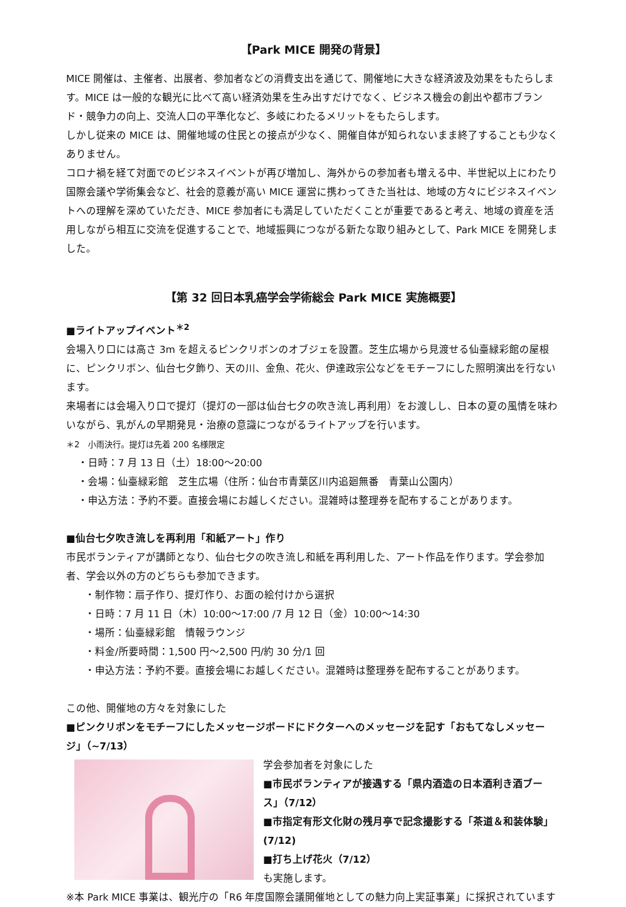【Park MICE 開発の背景】
MICE 開催は、主催者、出展者、参加者などの消費支出を通じて、開催地に大きな経済波及効果をもたらします。MICE は一般的な観光に比べて高い経済効果を生み出すだけでなく、ビジネス機会の創出や都市ブランド・競争力の向上、交流人口の平準化など、多岐にわたるメリットをもたらします。
しかし従来の MICE は、開催地域の住民との接点が少なく、開催自体が知られないまま終了することも少なくありません。
コロナ禍を経て対面でのビジネスイベントが再び増加し、海外からの参加者も増える中、半世紀以上にわたり国際会議や学術集会など、社会的意義が高い MICE 運営に携わってきた当社は、地域の方々にビジネスイベントへの理解を深めていただき、MICE 参加者にも満足していただくことが重要であると考え、地域の資産を活用しながら相互に交流を促進することで、地域振興につながる新たな取り組みとして、Park MICE を開発しました。
【第 32 回日本乳癌学会学術総会 Park MICE 実施概要】
■ライトアップイベント<sup>＊2</sup>
会場入り口には高さ 3m を超えるピンクリボンのオブジェを設置。芝生広場から見渡せる仙臺緑彩館の屋根に、ピンクリボン、仙台七夕飾り、天の川、金魚、花火、伊達政宗公などをモチーフにした照明演出を行ないます。
来場者には会場入り口で提灯（提灯の一部は仙台七夕の吹き流し再利用）をお渡しし、日本の夏の風情を味わいながら、乳がんの早期発見・治療の意識につながるライトアップを行います。
＊2　小雨決行。提灯は先着 200 名様限定
・日時：7 月 13 日（土）18:00～20:00
・会場：仙臺緑彩館　芝生広場（住所：仙台市青葉区川内追廻無番　青葉山公園内）
・申込方法：予約不要。直接会場にお越しください。混雑時は整理券を配布することがあります。
■仙台七夕吹き流しを再利用「和紙アート」作り
市民ボランティアが講師となり、仙台七夕の吹き流し和紙を再利用した、アート作品を作ります。学会参加者、学会以外の方のどちらも参加できます。
・制作物：扇子作り、提灯作り、お面の絵付けから選択
・日時：7 月 11 日（木）10:00～17:00 /7 月 12 日（金）10:00～14:30
・場所：仙臺緑彩館　情報ラウンジ
・料金/所要時間：1,500 円～2,500 円/約 30 分/1 回
・申込方法：予約不要。直接会場にお越しください。混雑時は整理券を配布することがあります。
この他、開催地の方々を対象にした
■ピンクリボンをモチーフにしたメッセージボードにドクターへのメッセージを記す「おもてなしメッセージ」（~7/13）
学会参加者を対象にした
■市民ボランティアが接遇する「県内酒造の日本酒利き酒ブース」（7/12）
■市指定有形文化財の残月亭で記念撮影する「茶道＆和装体験」(7/12)
■打ち上げ花火（7/12）
も実施します。
※本 Park MICE 事業は、観光庁の「R6 年度国際会議開催地としての魅力向上実証事業」に採択されています